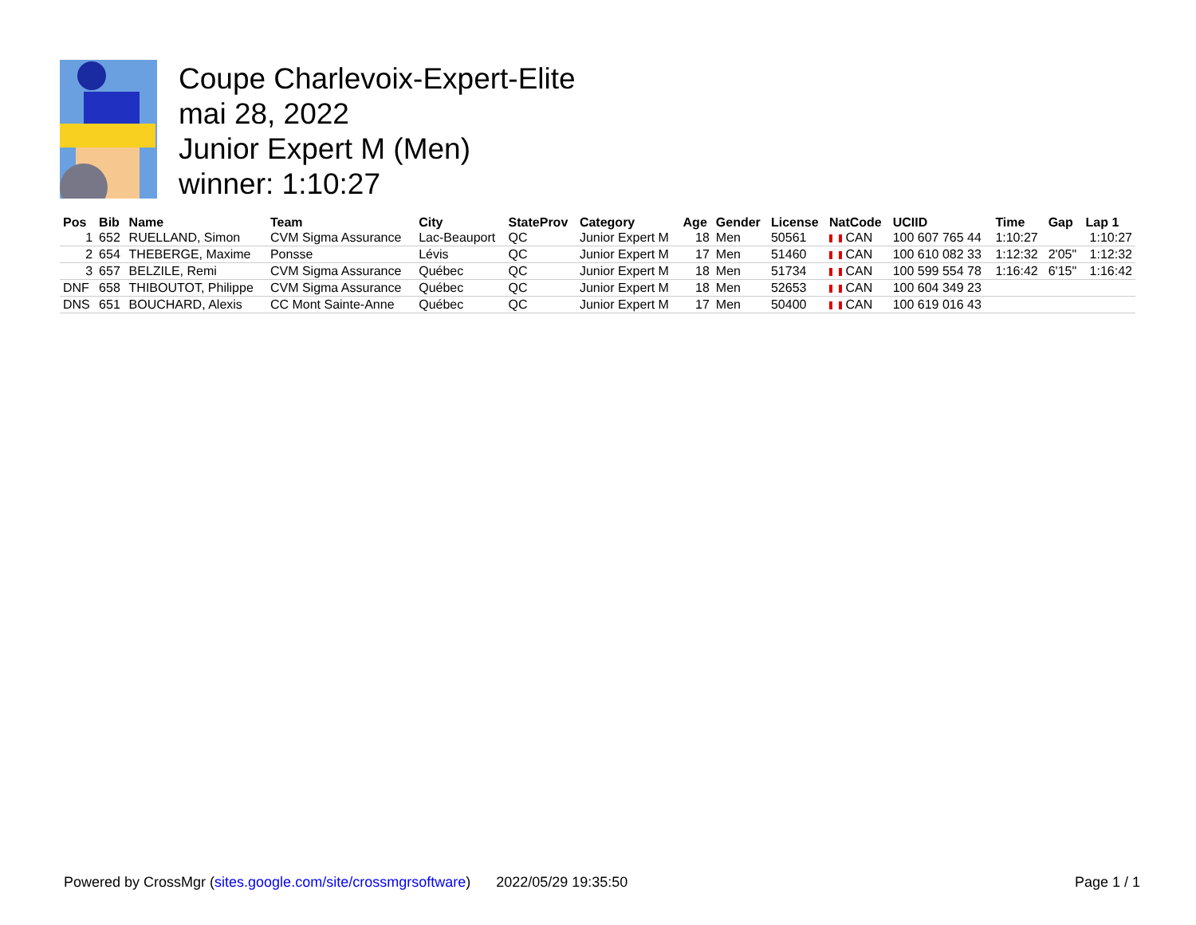Coupe Charlevoix-Expert-Elite
mai 28, 2022
Junior Expert M (Men)
winner: 1:10:27
| Pos | Bib | Name | Team | City | StateProv | Category | Age | Gender | License | NatCode | UCIID | Time | Gap | Lap 1 |
| --- | --- | --- | --- | --- | --- | --- | --- | --- | --- | --- | --- | --- | --- | --- |
| 1 | 652 | RUELLAND, Simon | CVM Sigma Assurance | Lac-Beauport | QC | Junior Expert M | 18 | Men | 50561 | CAN | 100 607 765 44 | 1:10:27 | | 1:10:27 |
| 2 | 654 | THEBERGE, Maxime | Ponsse | Lévis | QC | Junior Expert M | 17 | Men | 51460 | CAN | 100 610 082 33 | 1:12:32 | 2'05" | 1:12:32 |
| 3 | 657 | BELZILE, Remi | CVM Sigma Assurance | Québec | QC | Junior Expert M | 18 | Men | 51734 | CAN | 100 599 554 78 | 1:16:42 | 6'15" | 1:16:42 |
| DNF | 658 | THIBOUTOT, Philippe | CVM Sigma Assurance | Québec | QC | Junior Expert M | 18 | Men | 52653 | CAN | 100 604 349 23 | | | |
| DNS | 651 | BOUCHARD, Alexis | CC Mont Sainte-Anne | Québec | QC | Junior Expert M | 17 | Men | 50400 | CAN | 100 619 016 43 | | | |
Powered by CrossMgr (sites.google.com/site/crossmgrsoftware) 2022/05/29 19:35:50 Page 1 / 1